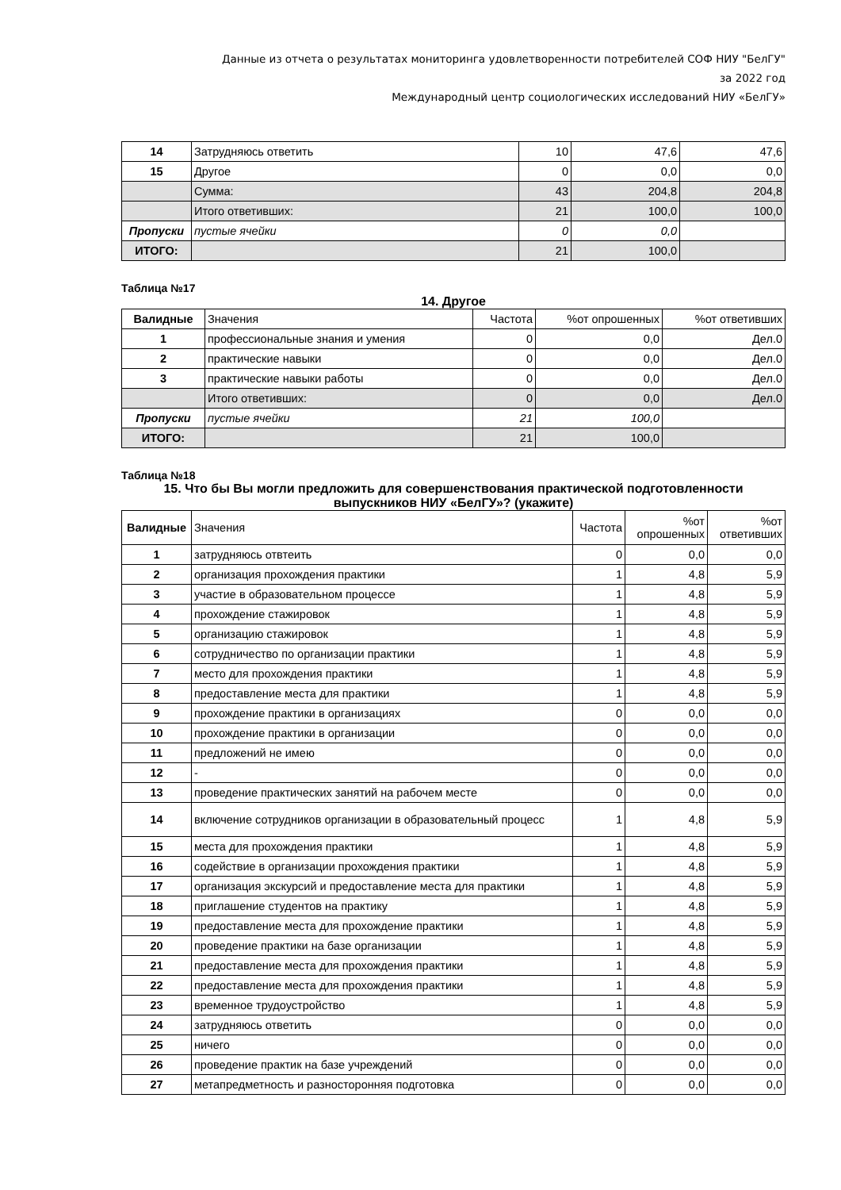Данные из отчета о результатах мониторинга удовлетворенности потребителей СОФ НИУ "БелГУ"
за 2022 год
Международный центр социологических исследований НИУ «БелГУ»
| 14 | Затрудняюсь ответить | 10 | 47,6 | 47,6 |
| 15 | Другое | 0 | 0,0 | 0,0 |
| | Сумма: | 43 | 204,8 | 204,8 |
| | Итого ответивших: | 21 | 100,0 | 100,0 |
| Пропуски | пустые ячейки | 0 | 0,0 | |
| ИТОГО: | | 21 | 100,0 | |
Таблица №17
14. Другое
| Валидные | Значения | Частота | %от опрошенных | %от ответивших |
| 1 | профессиональные знания и умения | 0 | 0,0 | Дел.0 |
| 2 | практические навыки | 0 | 0,0 | Дел.0 |
| 3 | практические навыки работы | 0 | 0,0 | Дел.0 |
| | Итого ответивших: | 0 | 0,0 | Дел.0 |
| Пропуски | пустые ячейки | 21 | 100,0 | |
| ИТОГО: | | 21 | 100,0 | |
Таблица №18
15. Что бы Вы могли предложить для совершенствования практической подготовленности выпускников НИУ «БелГУ»? (укажите)
| Валидные | Значения | Частота | %от опрошенных | %от ответивших |
| 1 | затрудняюсь отвтеить | 0 | 0,0 | 0,0 |
| 2 | организация прохождения практики | 1 | 4,8 | 5,9 |
| 3 | участие в образовательном процессе | 1 | 4,8 | 5,9 |
| 4 | прохождение стажировок | 1 | 4,8 | 5,9 |
| 5 | организацию стажировок | 1 | 4,8 | 5,9 |
| 6 | сотрудничество по организации практики | 1 | 4,8 | 5,9 |
| 7 | место для прохождения практики | 1 | 4,8 | 5,9 |
| 8 | предоставление места для практики | 1 | 4,8 | 5,9 |
| 9 | прохождение практики в организациях | 0 | 0,0 | 0,0 |
| 10 | прохождение практики в организации | 0 | 0,0 | 0,0 |
| 11 | предложений не имею | 0 | 0,0 | 0,0 |
| 12 | - | 0 | 0,0 | 0,0 |
| 13 | проведение практических занятий на рабочем месте | 0 | 0,0 | 0,0 |
| 14 | включение сотрудников организации в образовательный процесс | 1 | 4,8 | 5,9 |
| 15 | места для прохождения практики | 1 | 4,8 | 5,9 |
| 16 | содействие в организации прохождения практики | 1 | 4,8 | 5,9 |
| 17 | организация экскурсий и предоставление места для практики | 1 | 4,8 | 5,9 |
| 18 | приглашение студентов на практику | 1 | 4,8 | 5,9 |
| 19 | предоставление места для прохождение практики | 1 | 4,8 | 5,9 |
| 20 | проведение практики на базе организации | 1 | 4,8 | 5,9 |
| 21 | предоставление места для прохождения практики | 1 | 4,8 | 5,9 |
| 22 | предоставление места для прохождения практики | 1 | 4,8 | 5,9 |
| 23 | временное трудоустройство | 1 | 4,8 | 5,9 |
| 24 | затрудняюсь ответить | 0 | 0,0 | 0,0 |
| 25 | ничего | 0 | 0,0 | 0,0 |
| 26 | проведение практик на базе учреждений | 0 | 0,0 | 0,0 |
| 27 | метапредметность и разносторонняя подготовка | 0 | 0,0 | 0,0 |